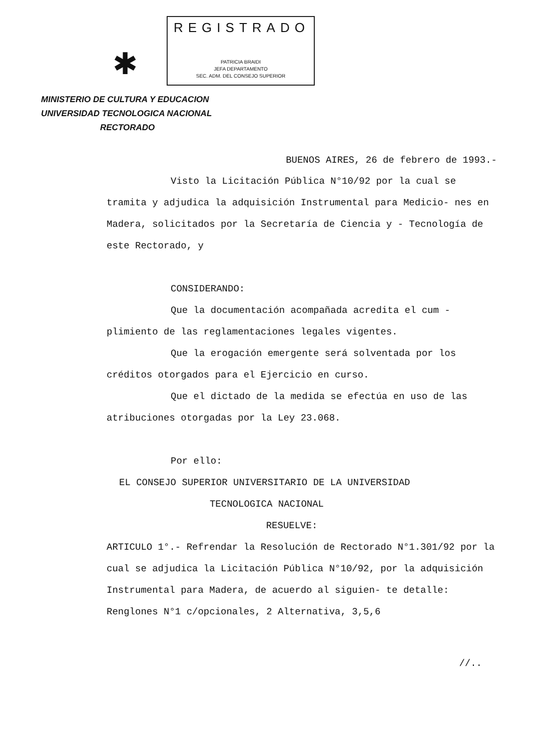✱
REGISTRADO
PATRICIA BRAIDI
JEFA DEPARTAMENTO
SEC. ADM. DEL CONSEJO SUPERIOR
MINISTERIO DE CULTURA Y EDUCACION
UNIVERSIDAD TECNOLOGICA NACIONAL
RECTORADO
BUENOS AIRES, 26 de febrero de 1993.-
Visto la Licitación Pública N°10/92 por la cual se tramita y adjudica la adquisición Instrumental para Medicio- nes en Madera, solicitados por la Secretaría de Ciencia y - Tecnología de este Rectorado, y
CONSIDERANDO:
Que la documentación acompañada acredita el cum - plimiento de las reglamentaciones legales vigentes.
Que la erogación emergente será solventada por los créditos otorgados para el Ejercicio en curso.
Que el dictado de la medida se efectúa en uso de las atribuciones otorgadas por la Ley 23.068.
Por ello:
EL CONSEJO SUPERIOR UNIVERSITARIO DE LA UNIVERSIDAD
TECNOLOGICA NACIONAL
RESUELVE:
ARTICULO 1°.- Refrendar la Resolución de Rectorado N°1.301/92 por la cual se adjudica la Licitación Pública N°10/92, por la adquisición Instrumental para Madera, de acuerdo al siguien- te detalle: Renglones N°1 c/opcionales, 2 Alternativa, 3,5,6
//..